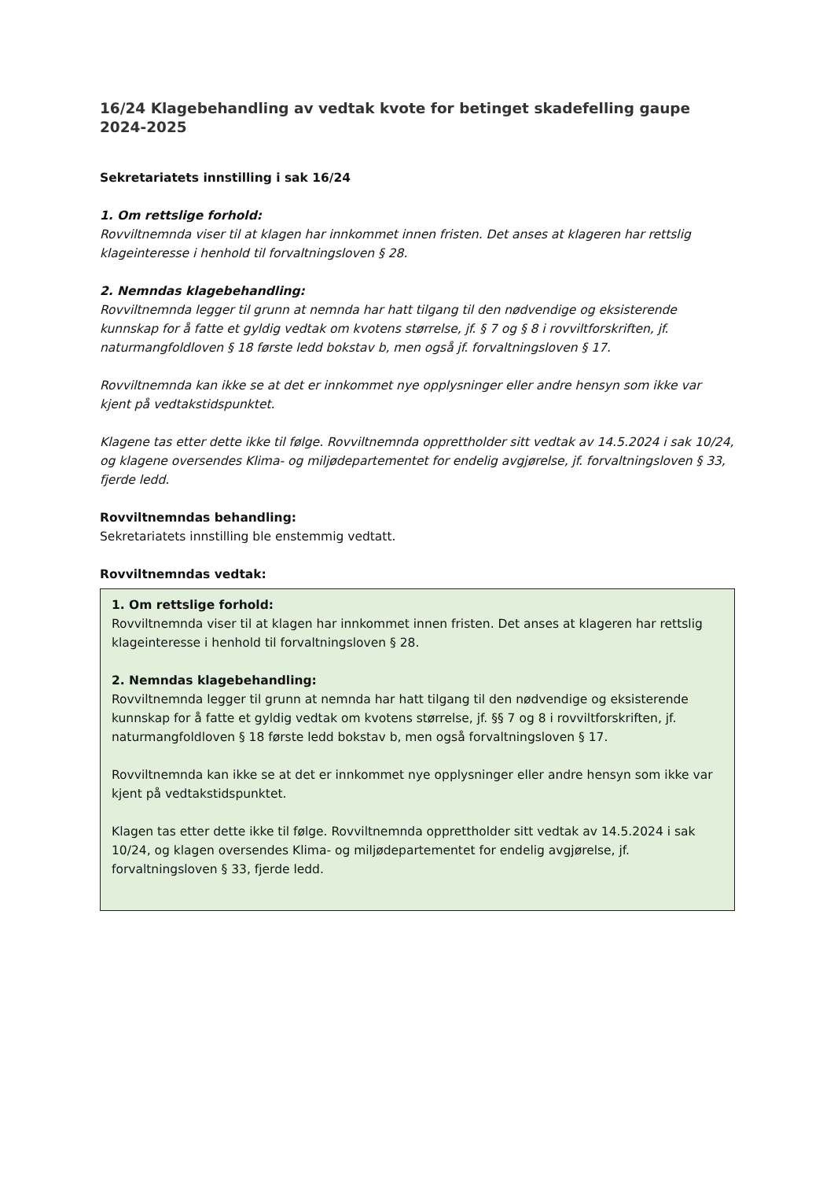16/24 Klagebehandling av vedtak kvote for betinget skadefelling gaupe 2024-2025
Sekretariatets innstilling i sak 16/24
1. Om rettslige forhold:
Rovviltnemnda viser til at klagen har innkommet innen fristen. Det anses at klageren har rettslig klageinteresse i henhold til forvaltningsloven § 28.
2. Nemndas klagebehandling:
Rovviltnemnda legger til grunn at nemnda har hatt tilgang til den nødvendige og eksisterende kunnskap for å fatte et gyldig vedtak om kvotens størrelse, jf. § 7 og § 8 i rovviltforskriften, jf. naturmangfoldloven § 18 første ledd bokstav b, men også jf. forvaltningsloven § 17.
Rovviltnemnda kan ikke se at det er innkommet nye opplysninger eller andre hensyn som ikke var kjent på vedtakstidspunktet.
Klagene tas etter dette ikke til følge. Rovviltnemnda opprettholder sitt vedtak av 14.5.2024 i sak 10/24, og klagene oversendes Klima- og miljødepartementet for endelig avgjørelse, jf. forvaltningsloven § 33, fjerde ledd.
Rovviltnemndas behandling:
Sekretariatets innstilling ble enstemmig vedtatt.
Rovviltnemndas vedtak:
1. Om rettslige forhold:
Rovviltnemnda viser til at klagen har innkommet innen fristen. Det anses at klageren har rettslig klageinteresse i henhold til forvaltningsloven § 28.
2. Nemndas klagebehandling:
Rovviltnemnda legger til grunn at nemnda har hatt tilgang til den nødvendige og eksisterende kunnskap for å fatte et gyldig vedtak om kvotens størrelse, jf. §§ 7 og 8 i rovviltforskriften, jf. naturmangfoldloven § 18 første ledd bokstav b, men også forvaltningsloven § 17.
Rovviltnemnda kan ikke se at det er innkommet nye opplysninger eller andre hensyn som ikke var kjent på vedtakstidspunktet.
Klagen tas etter dette ikke til følge. Rovviltnemnda opprettholder sitt vedtak av 14.5.2024 i sak 10/24, og klagen oversendes Klima- og miljødepartementet for endelig avgjørelse, jf. forvaltningsloven § 33, fjerde ledd.